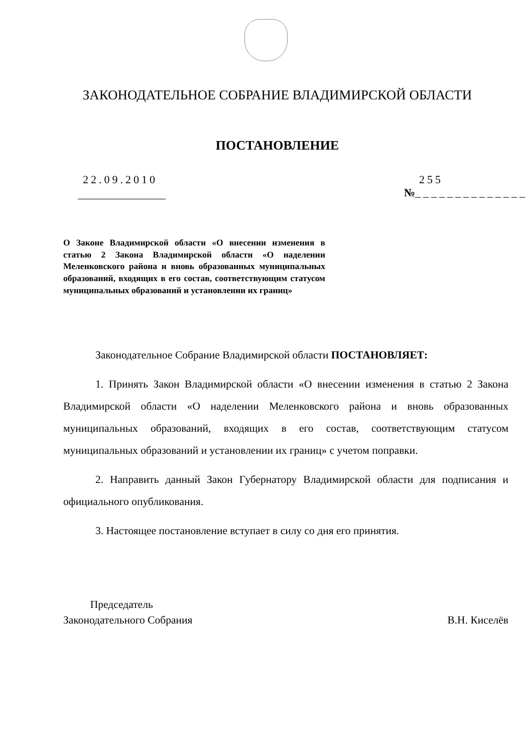ЗАКОНОДАТЕЛЬНОЕ СОБРАНИЕ ВЛАДИМИРСКОЙ ОБЛАСТИ
ПОСТАНОВЛЕНИЕ
22.09.2010
255
№______________
О Законе Владимирской области «О внесении изменения в статью 2 Закона Владимирской области «О наделении Меленковского района и вновь образованных муниципальных образований, входящих в его состав, соответствующим статусом муниципальных образований и установлении их границ»
Законодательное Собрание Владимирской области ПОСТАНОВЛЯЕТ:
1. Принять Закон Владимирской области «О внесении изменения в статью 2 Закона Владимирской области «О наделении Меленковского района и вновь образованных муниципальных образований, входящих в его состав, соответствующим статусом муниципальных образований и установлении их границ» с учетом поправки.
2. Направить данный Закон Губернатору Владимирской области для подписания и официального опубликования.
3. Настоящее постановление вступает в силу со дня его принятия.
Председатель
Законодательного Собрания
В.Н. Киселёв